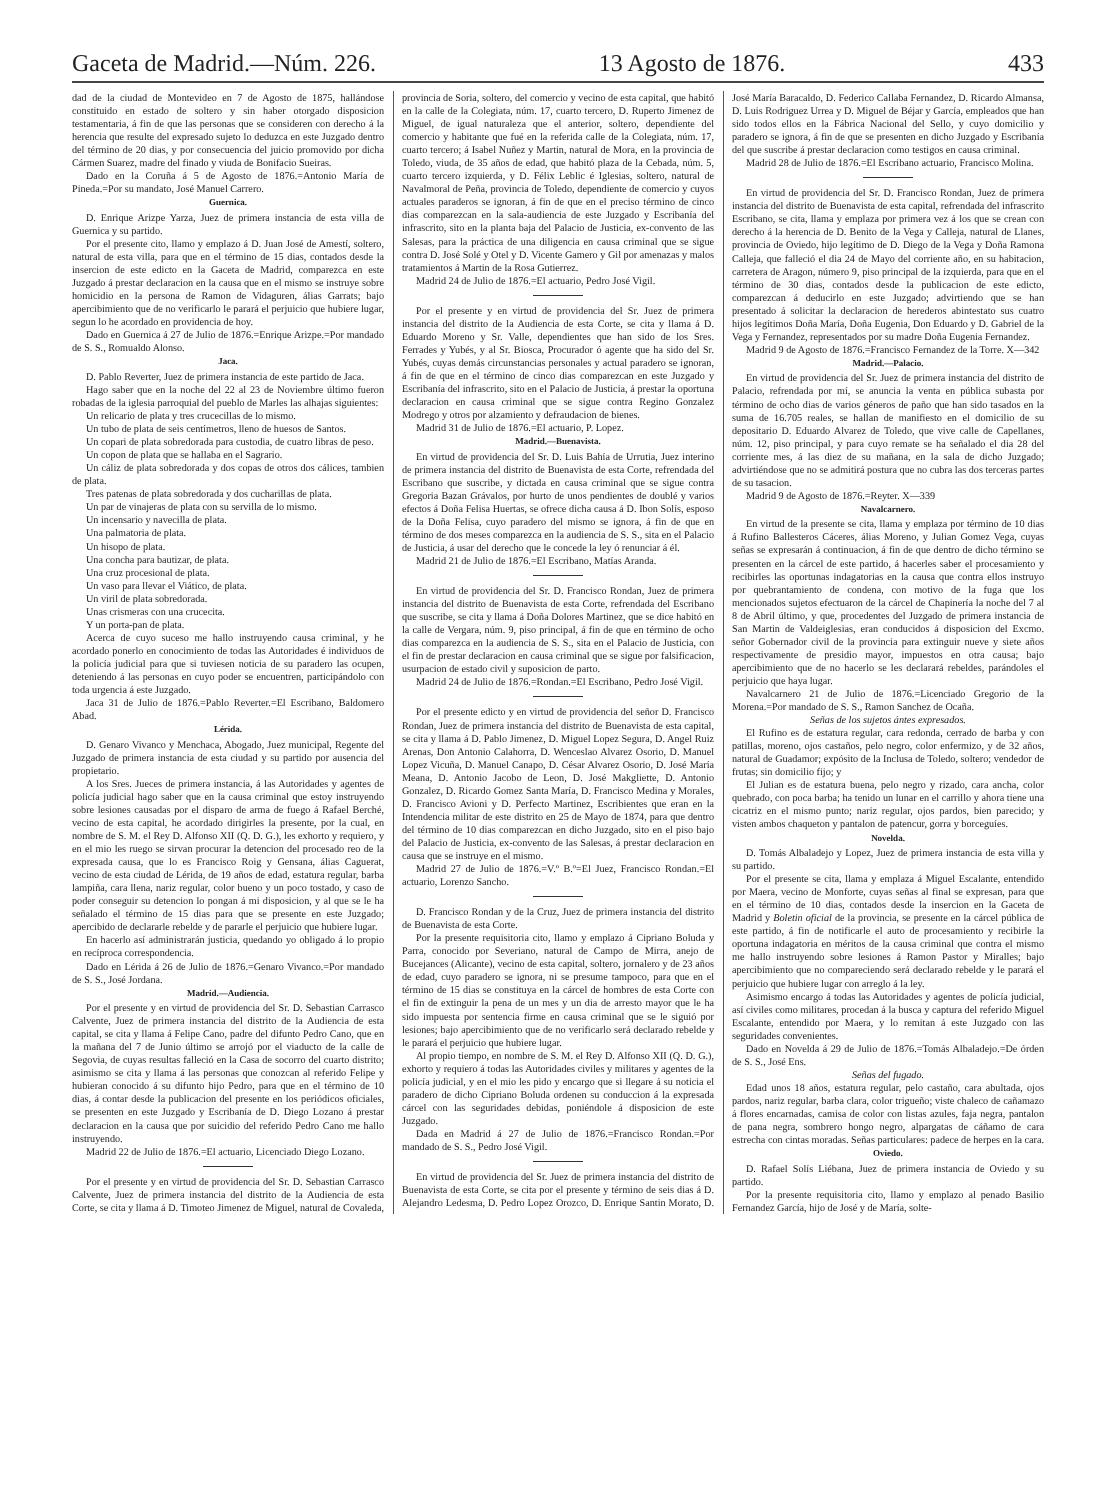Gaceta de Madrid.—Núm. 226. 13 Agosto de 1876. 433
dad de la ciudad de Montevideo en 7 de Agosto de 1875, hallándose constituido en estado de soltero y sin haber otorgado disposicion testamentaria, á fin de que las personas que se consideren con derecho á la herencia que resulte del expresado sujeto lo deduzca en este Juzgado dentro del término de 20 dias, y por consecuencia del juicio promovido por dicha Cármen Suarez, madre del finado y viuda de Bonifacio Sueiras.
Dado en la Coruña á 5 de Agosto de 1876.=Antonio María de Pineda.=Por su mandato, José Manuel Carrero.
Guernica.
D. Enrique Arizpe Yarza, Juez de primera instancia de esta villa de Guernica y su partido.
Por el presente cito, llamo y emplazo á D. Juan José de Amestí, soltero, natural de esta villa, para que en el término de 15 dias, contados desde la insercion de este edicto en la Gaceta de Madrid, comparezca en este Juzgado á prestar declaracion en la causa que en el mismo se instruye sobre homicidio en la persona de Ramon de Vidaguren, álias Garrats; bajo apercibimiento que de no verificarlo le parará el perjuicio que hubiere lugar, segun lo he acordado en providencia de hoy.
Dado en Guernica á 27 de Julio de 1876.=Enrique Arizpe.=Por mandado de S. S., Romualdo Alonso.
Jaca.
D. Pablo Reverter, Juez de primera instancia de este partido de Jaca.
Hago saber que en la noche del 22 al 23 de Noviembre último fueron robadas de la iglesia parroquial del pueblo de Marles las alhajas siguientes:
Un relicario de plata y tres crucecillas de lo mismo.
Un tubo de plata de seis centímetros, lleno de huesos de Santos.
Un copari de plata sobredorada para custodia, de cuatro libras de peso.
Un copon de plata que se hallaba en el Sagrario.
Un cáliz de plata sobredorada y dos copas de otros dos cálices, tambien de plata.
Tres patenas de plata sobredorada y dos cucharillas de plata.
Un par de vinajeras de plata con su servilla de lo mismo.
Un incensario y navecilla de plata.
Una palmatoria de plata.
Un hisopo de plata.
Una concha para bautizar, de plata.
Una cruz procesional de plata.
Un vaso para llevar el Viático, de plata.
Un viril de plata sobredorada.
Unas crismeras con una crucecita.
Y un porta-pan de plata.
Acerca de cuyo suceso me hallo instruyendo causa criminal, y he acordado ponerlo en conocimiento de todas las Autoridades é individuos de la policía judicial para que si tuviesen noticia de su paradero las ocupen, deteniendo á las personas en cuyo poder se encuentren, participándolo con toda urgencia á este Juzgado.
Jaca 31 de Julio de 1876.=Pablo Reverter.=El Escribano, Baldomero Abad.
Lérida.
D. Genaro Vivanco y Menchaca, Abogado, Juez municipal, Regente del Juzgado de primera instancia de esta ciudad y su partido por ausencia del propietario.
A los Sres. Jueces de primera instancia, á las Autoridades y agentes de policía judicial hago saber que en la causa criminal que estoy instruyendo sobre lesiones causadas por el disparo de arma de fuego á Rafael Berché, vecino de esta capital, he acordado dirigirles la presente, por la cual, en nombre de S. M. el Rey D. Alfonso XII (Q. D. G.), les exhorto y requiero, y en el mio les ruego se sirvan procurar la detencion del procesado reo de la expresada causa, que lo es Francisco Roig y Gensana, álias Caguerat, vecino de esta ciudad de Lérida, de 19 años de edad, estatura regular, barba lampiña, cara llena, nariz regular, color bueno y un poco tostado, y caso de poder conseguir su detencion lo pongan á mi disposicion, y al que se le ha señalado el término de 15 dias para que se presente en este Juzgado; apercibido de declararle rebelde y de pararle el perjuicio que hubiere lugar.
En hacerlo así administrarán justicia, quedando yo obligado á lo propio en recíproca correspondencia.
Dado en Lérida á 26 de Julio de 1876.=Genaro Vivanco.=Por mandado de S. S., José Jordana.
Madrid.—Audiencia.
Por el presente y en virtud de providencia del Sr. D. Sebastian Carrasco Calvente, Juez de primera instancia del distrito de la Audiencia de esta capital, se cita y llama á Felipe Cano, padre del difunto Pedro Cano, que en la mañana del 7 de Junio último se arrojó por el viaducto de la calle de Segovia, de cuyas resultas falleció en la Casa de socorro del cuarto distrito; asimismo se cita y llama á las personas que conozcan al referido Felipe y hubieran conocido á su difunto hijo Pedro, para que en el término de 10 dias, á contar desde la publicacion del presente en los periódicos oficiales, se presenten en este Juzgado y Escribanía de D. Diego Lozano á prestar declaracion en la causa que por suicidio del referido Pedro Cano me hallo instruyendo.
Madrid 22 de Julio de 1876.=El actuario, Licenciado Diego Lozano.
Por el presente y en virtud de providencia del Sr. D. Sebastian Carrasco Calvente, Juez de primera instancia del distrito de la Audiencia de esta Corte, se cita y llama á D. Timoteo Jimenez de Miguel, natural de Covaleda, provincia de Soria, soltero, del comercio y vecino de esta capital, que habitó en la calle de la Colegiata, núm. 17, cuarto tercero, D. Ruperto Jimenez de Miguel, de igual naturaleza que el anterior, soltero, dependiente del comercio y habitante que fué en la referida calle de la Colegiata, núm. 17, cuarto tercero; á Isabel Nuñez y Martin, natural de Mora, en la provincia de Toledo, viuda, de 35 años de edad, que habitó plaza de la Cebada, núm. 5, cuarto tercero izquierda, y D. Félix Leblic é Iglesias, soltero, natural de Navalmoral de Peña, provincia de Toledo, dependiente de comercio y cuyos actuales paraderos se ignoran, á fin de que en el preciso término de cinco dias comparezcan en la sala-audiencia de este Juzgado y Escribanía del infrascrito, sito en la planta baja del Palacio de Justicia, ex-convento de las Salesas, para la práctica de una diligencia en causa criminal que se sigue contra D. José Solé y Otel y D. Vicente Gamero y Gil por amenazas y malos tratamientos á Martin de la Rosa Gutierrez.
Madrid 24 de Julio de 1876.=El actuario, Pedro José Vigil.
Por el presente y en virtud de providencia del Sr. Juez de primera instancia del distrito de la Audiencia de esta Corte, se cita y llama á D. Eduardo Moreno y Sr. Valle, dependientes que han sido de los Sres. Ferrades y Yubés, y al Sr. Biosca, Procurador ó agente que ha sido del Sr. Yubés, cuyas demás circunstancias personales y actual paradero se ignoran, á fin de que en el término de cinco dias comparezcan en este Juzgado y Escribanía del infrascrito, sito en el Palacio de Justicia, á prestar la oportuna declaracion en causa criminal que se sigue contra Regino Gonzalez Modrego y otros por alzamiento y defraudacion de bienes.
Madrid 31 de Julio de 1876.=El actuario, P. Lopez.
Madrid.—Buenavista.
En virtud de providencia del Sr. D. Luis Bahía de Urrutia, Juez interino de primera instancia del distrito de Buenavista de esta Corte, refrendada del Escribano que suscribe, y dictada en causa criminal que se sigue contra Gregoria Bazan Grávalos, por hurto de unos pendientes de doublé y varios efectos á Doña Felisa Huertas, se ofrece dicha causa á D. Ibon Solís, esposo de la Doña Felisa, cuyo paradero del mismo se ignora, á fin de que en término de dos meses comparezca en la audiencia de S. S., sita en el Palacio de Justicia, á usar del derecho que le concede la ley ó renunciar á él.
Madrid 21 de Julio de 1876.=El Escribano, Matías Aranda.
En virtud de providencia del Sr. D. Francisco Rondan, Juez de primera instancia del distrito de Buenavista de esta Corte, refrendada del Escribano que suscribe, se cita y llama á Doña Dolores Martinez, que se dice habitó en la calle de Vergara, núm. 9, piso principal, á fin de que en término de ocho dias comparezca en la audiencia de S. S., sita en el Palacio de Justicia, con el fin de prestar declaracion en causa criminal que se sigue por falsificacion, usurpacion de estado civil y suposicion de parto.
Madrid 24 de Julio de 1876.=Rondan.=El Escribano, Pedro José Vigil.
Por el presente edicto y en virtud de providencia del señor D. Francisco Rondan, Juez de primera instancia del distrito de Buenavista de esta capital, se cita y llama á D. Pablo Jimenez, D. Miguel Lopez Segura, D. Angel Ruiz Arenas, Don Antonio Calahorra, D. Wenceslao Alvarez Osorio, D. Manuel Lopez Vicuña, D. Manuel Canapo, D. César Alvarez Osorio, D. José María Meana, D. Antonio Jacobo de Leon, D. José Makgliette, D. Antonio Gonzalez, D. Ricardo Gomez Santa María, D. Francisco Medina y Morales, D. Francisco Avioni y D. Perfecto Martinez, Escribientes que eran en la Intendencia militar de este distrito en 25 de Mayo de 1874, para que dentro del término de 10 dias comparezcan en dicho Juzgado, sito en el piso bajo del Palacio de Justicia, ex-convento de las Salesas, á prestar declaracion en causa que se instruye en el mismo.
Madrid 27 de Julio de 1876.=V.º B.º=El Juez, Francisco Rondan.=El actuario, Lorenzo Sancho.
D. Francisco Rondan y de la Cruz, Juez de primera instancia del distrito de Buenavista de esta Corte.
Por la presente requisitoria cito, llamo y emplazo á Cipriano Boluda y Parra, conocido por Severiano, natural de Campo de Mirra, anejo de Bucejances (Alicante), vecino de esta capital, soltero, jornalero y de 23 años de edad, cuyo paradero se ignora, ni se presume tampoco, para que en el término de 15 dias se constituya en la cárcel de hombres de esta Corte con el fin de extinguir la pena de un mes y un dia de arresto mayor que le ha sido impuesta por sentencia firme en causa criminal que se le siguió por lesiones; bajo apercibimiento que de no verificarlo será declarado rebelde y le parará el perjuicio que hubiere lugar.
Al propio tiempo, en nombre de S. M. el Rey D. Alfonso XII (Q. D. G.), exhorto y requiero á todas las Autoridades civiles y militares y agentes de la policía judicial, y en el mio les pido y encargo que si llegare á su noticia el paradero de dicho Cipriano Boluda ordenen su conduccion á la expresada cárcel con las seguridades debidas, poniéndole á disposicion de este Juzgado.
Dada en Madrid á 27 de Julio de 1876.=Francisco Rondan.=Por mandado de S. S., Pedro José Vigil.
En virtud de providencia del Sr. Juez de primera instancia del distrito de Buenavista de esta Corte, se cita por el presente y término de seis dias á D. Alejandro Ledesma, D. Pedro Lopez Orozco, D. Enrique Santin Morato, D. José María Baracaldo, D. Federico Callaba Fernandez, D. Ricardo Almansa, D. Luis Rodriguez Urrea y D. Miguel de Béjar y García, empleados que han sido todos ellos en la Fábrica Nacional del Sello, y cuyo domicilio y paradero se ignora, á fin de que se presenten en dicho Juzgado y Escribanía del que suscribe á prestar declaracion como testigos en causa criminal.
Madrid 28 de Julio de 1876.=El Escribano actuario, Francisco Molina.
En virtud de providencia del Sr. D. Francisco Rondan, Juez de primera instancia del distrito de Buenavista de esta capital, refrendada del infrascrito Escribano, se cita, llama y emplaza por primera vez á los que se crean con derecho á la herencia de D. Benito de la Vega y Calleja, natural de Llanes, provincia de Oviedo, hijo legítimo de D. Diego de la Vega y Doña Ramona Calleja, que falleció el dia 24 de Mayo del corriente año, en su habitacion, carretera de Aragon, número 9, piso principal de la izquierda, para que en el término de 30 dias, contados desde la publicacion de este edicto, comparezcan á deducirlo en este Juzgado; advirtiendo que se han presentado á solicitar la declaracion de herederos abintestato sus cuatro hijos legítimos Doña María, Doña Eugenia, Don Eduardo y D. Gabriel de la Vega y Fernandez, representados por su madre Doña Eugenia Fernandez.
Madrid 9 de Agosto de 1876.=Francisco Fernandez de la Torre. X—342
Madrid.—Palacio.
En virtud de providencia del Sr. Juez de primera instancia del distrito de Palacio, refrendada por mí, se anuncia la venta en pública subasta por término de ocho dias de varios géneros de paño que han sido tasados en la suma de 16.705 reales, se hallan de manifiesto en el domicilio de su depositario D. Eduardo Alvarez de Toledo, que vive calle de Capellanes, núm. 12, piso principal, y para cuyo remate se ha señalado el dia 28 del corriente mes, á las diez de su mañana, en la sala de dicho Juzgado; advirtiéndose que no se admitirá postura que no cubra las dos terceras partes de su tasacion.
Madrid 9 de Agosto de 1876.=Reyter. X—339
Navalcarnero.
En virtud de la presente se cita, llama y emplaza por término de 10 dias á Rufino Ballesteros Cáceres, álias Moreno, y Julian Gomez Vega, cuyas señas se expresarán á continuacion, á fin de que dentro de dicho término se presenten en la cárcel de este partido, á hacerles saber el procesamiento y recibirles las oportunas indagatorias en la causa que contra ellos instruyo por quebrantamiento de condena, con motivo de la fuga que los mencionados sujetos efectuaron de la cárcel de Chapinería la noche del 7 al 8 de Abril último, y que, procedentes del Juzgado de primera instancia de San Martin de Valdeiglesias, eran conducidos á disposicion del Excmo. señor Gobernador civil de la provincia para extinguir nueve y siete años respectivamente de presidio mayor, impuestos en otra causa; bajo apercibimiento que de no hacerlo se les declarará rebeldes, parándoles el perjuicio que haya lugar.
Navalcarnero 21 de Julio de 1876.=Licenciado Gregorio de la Morena.=Por mandado de S. S., Ramon Sanchez de Ocaña.
Señas de los sujetos ántes expresados.
El Rufino es de estatura regular, cara redonda, cerrado de barba y con patillas, moreno, ojos castaños, pelo negro, color enfermizo, y de 32 años, natural de Guadamor; expósito de la Inclusa de Toledo, soltero; vendedor de frutas; sin domicilio fijo; y
El Julian es de estatura buena, pelo negro y rizado, cara ancha, color quebrado, con poca barba; ha tenido un lunar en el carrillo y ahora tiene una cicatriz en el mismo punto; nariz regular, ojos pardos, bien parecido; y visten ambos chaqueton y pantalon de patencur, gorra y borceguíes.
Novelda.
D. Tomás Albaladejo y Lopez, Juez de primera instancia de esta villa y su partido.
Por el presente se cita, llama y emplaza á Miguel Escalante, entendido por Maera, vecino de Monforte, cuyas señas al final se expresan, para que en el término de 10 dias, contados desde la insercion en la Gaceta de Madrid y Boletin oficial de la provincia, se presente en la cárcel pública de este partido, á fin de notificarle el auto de procesamiento y recibirle la oportuna indagatoria en méritos de la causa criminal que contra el mismo me hallo instruyendo sobre lesiones á Ramon Pastor y Miralles; bajo apercibimiento que no compareciendo será declarado rebelde y le parará el perjuicio que hubiere lugar con arreglo á la ley.
Asimismo encargo á todas las Autoridades y agentes de policía judicial, así civiles como militares, procedan á la busca y captura del referido Miguel Escalante, entendido por Maera, y lo remitan á este Juzgado con las seguridades convenientes.
Dado en Novelda á 29 de Julio de 1876.=Tomás Albaladejo.=De órden de S. S., José Ens.
Señas del fugado.
Edad unos 18 años, estatura regular, pelo castaño, cara abultada, ojos pardos, nariz regular, barba clara, color trigueño; viste chaleco de cañamazo á flores encarnadas, camisa de color con listas azules, faja negra, pantalon de pana negra, sombrero hongo negro, alpargatas de cáñamo de cara estrecha con cintas moradas. Señas particulares: padece de herpes en la cara.
Oviedo.
D. Rafael Solís Liébana, Juez de primera instancia de Oviedo y su partido.
Por la presente requisitoria cito, llamo y emplazo al penado Basilio Fernandez García, hijo de José y de María, solte-